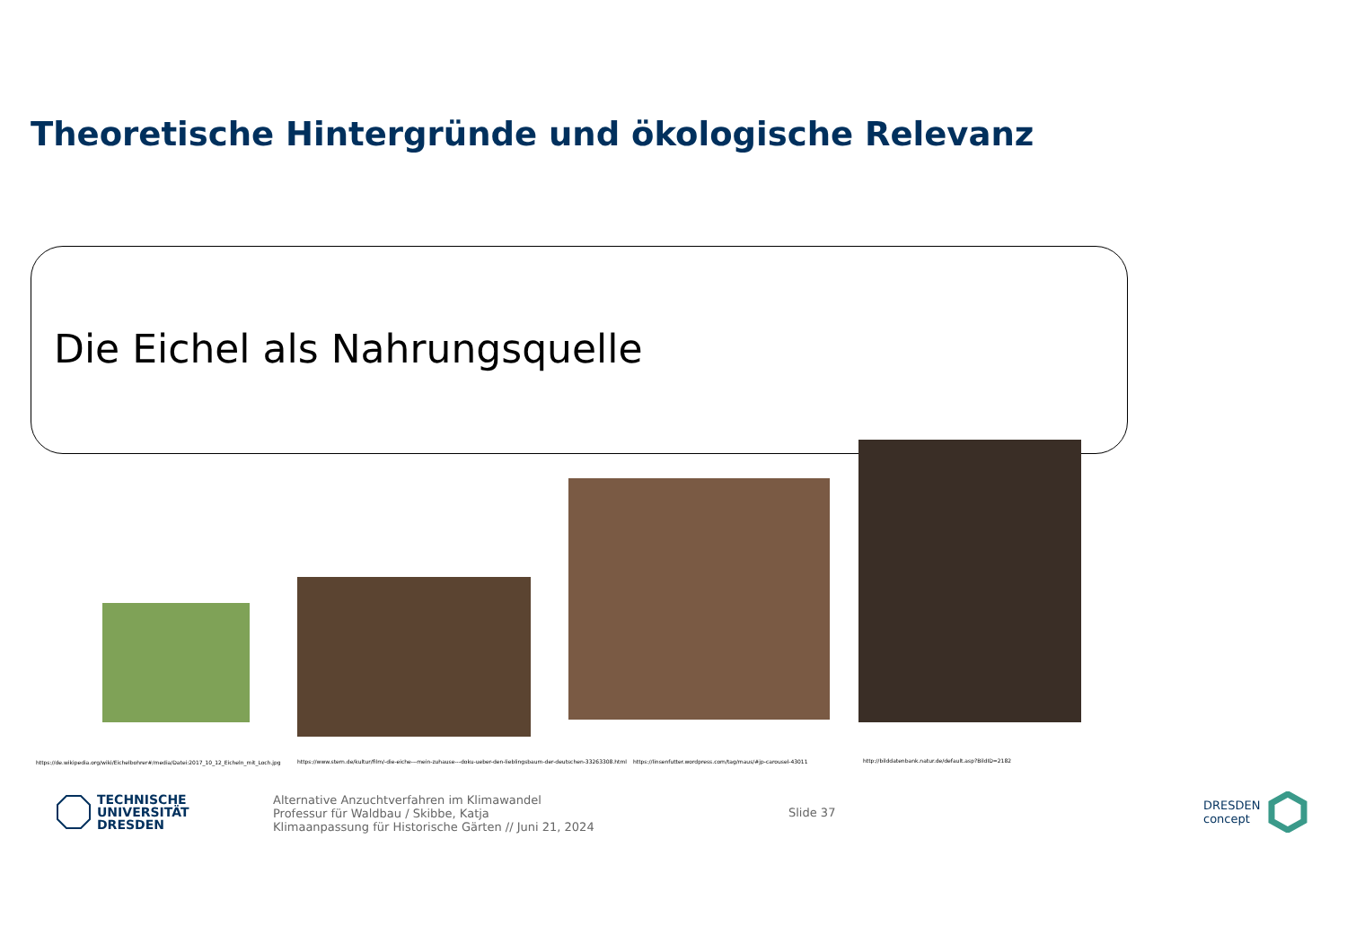Theoretische Hintergründe und ökologische Relevanz
Die Eichel als Nahrungsquelle
https://de.wikipedia.org/wiki/Eichelbohrer#/media/Datei:2017_10_12_Eicheln_mit_Loch.jpg
https://www.stern.de/kultur/film/-die-eiche---mein-zuhause---doku-ueber-den-lieblingsbaum-der-deutschen-33263308.html
https://linsenfutter.wordpress.com/tag/maus/#jp-carousel-43011
http://bilddatenbank.natur.de/default.asp?BildID=2182
TECHNISCHE
UNIVERSITÄT
DRESDEN
Alternative Anzuchtverfahren im Klimawandel
Professur für Waldbau / Skibbe, Katja
Klimaanpassung für Historische Gärten // Juni 21, 2024
Slide 37
DRESDEN
concept